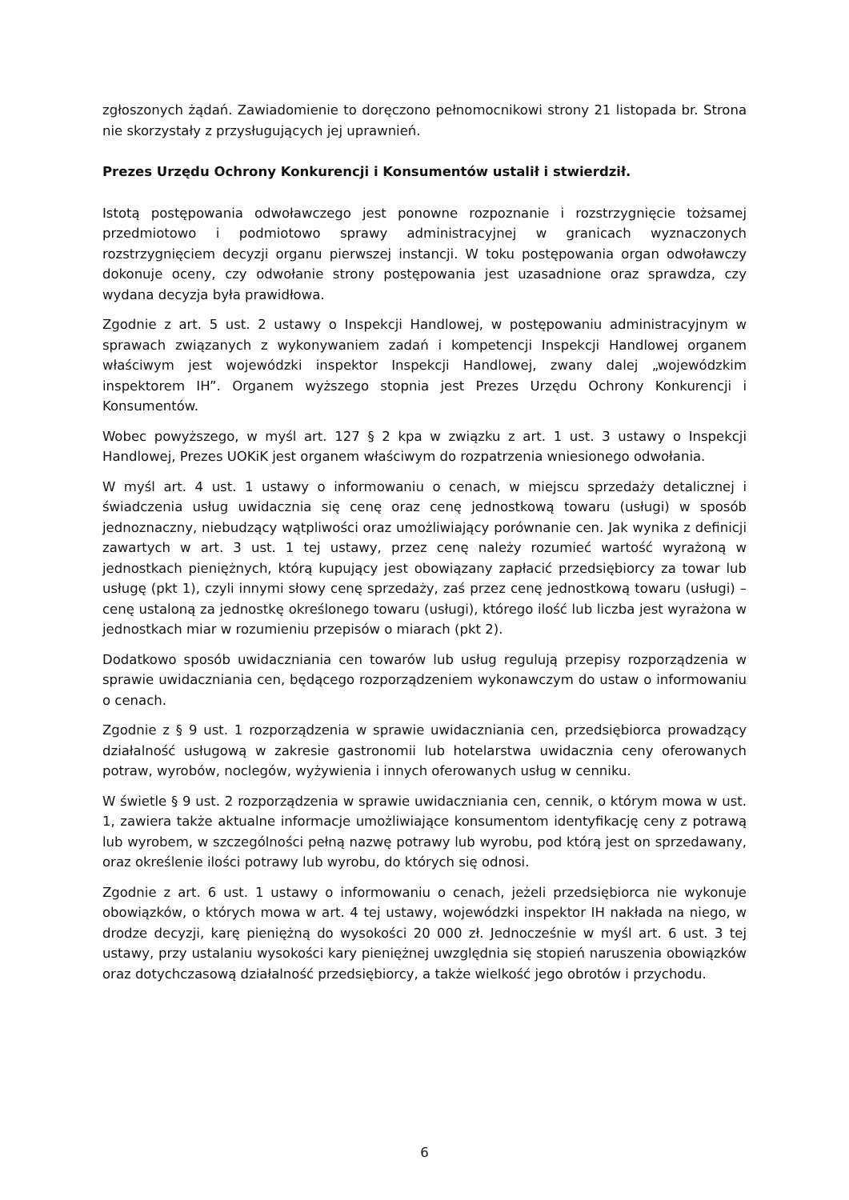zgłoszonych żądań. Zawiadomienie to doręczono pełnomocnikowi strony 21 listopada br. Strona nie skorzystały z przysługujących jej uprawnień.
Prezes Urzędu Ochrony Konkurencji i Konsumentów ustalił i stwierdził.
Istotą postępowania odwoławczego jest ponowne rozpoznanie i rozstrzygnięcie tożsamej przedmiotowo i podmiotowo sprawy administracyjnej w granicach wyznaczonych rozstrzygnięciem decyzji organu pierwszej instancji. W toku postępowania organ odwoławczy dokonuje oceny, czy odwołanie strony postępowania jest uzasadnione oraz sprawdza, czy wydana decyzja była prawidłowa.
Zgodnie z art. 5 ust. 2 ustawy o Inspekcji Handlowej, w postępowaniu administracyjnym w sprawach związanych z wykonywaniem zadań i kompetencji Inspekcji Handlowej organem właściwym jest wojewódzki inspektor Inspekcji Handlowej, zwany dalej „wojewódzkim inspektorem IH”. Organem wyższego stopnia jest Prezes Urzędu Ochrony Konkurencji i Konsumentów.
Wobec powyższego, w myśl art. 127 § 2 kpa w związku z art. 1 ust. 3 ustawy o Inspekcji Handlowej, Prezes UOKiK jest organem właściwym do rozpatrzenia wniesionego odwołania.
W myśl art. 4 ust. 1 ustawy o informowaniu o cenach, w miejscu sprzedaży detalicznej i świadczenia usług uwidacznia się cenę oraz cenę jednostkową towaru (usługi) w sposób jednoznaczny, niebudzący wątpliwości oraz umożliwiający porównanie cen. Jak wynika z definicji zawartych w art. 3 ust. 1 tej ustawy, przez cenę należy rozumieć wartość wyrażoną w jednostkach pieniężnych, którą kupujący jest obowiązany zapłacić przedsiębiorcy za towar lub usługę (pkt 1), czyli innymi słowy cenę sprzedaży, zaś przez cenę jednostkową towaru (usługi) – cenę ustaloną za jednostkę określonego towaru (usługi), którego ilość lub liczba jest wyrażona w jednostkach miar w rozumieniu przepisów o miarach (pkt 2).
Dodatkowo sposób uwidaczniania cen towarów lub usług regulują przepisy rozporządzenia w sprawie uwidaczniania cen, będącego rozporządzeniem wykonawczym do ustaw o informowaniu o cenach.
Zgodnie z § 9 ust. 1 rozporządzenia w sprawie uwidaczniania cen, przedsiębiorca prowadzący działalność usługową w zakresie gastronomii lub hotelarstwa uwidacznia ceny oferowanych potraw, wyrobów, noclegów, wyżywienia i innych oferowanych usług w cenniku.
W świetle § 9 ust. 2 rozporządzenia w sprawie uwidaczniania cen, cennik, o którym mowa w ust. 1, zawiera także aktualne informacje umożliwiające konsumentom identyfikację ceny z potrawą lub wyrobem, w szczególności pełną nazwę potrawy lub wyrobu, pod którą jest on sprzedawany, oraz określenie ilości potrawy lub wyrobu, do których się odnosi.
Zgodnie z art. 6 ust. 1 ustawy o informowaniu o cenach, jeżeli przedsiębiorca nie wykonuje obowiązków, o których mowa w art. 4 tej ustawy, wojewódzki inspektor IH nakłada na niego, w drodze decyzji, karę pieniężną do wysokości 20 000 zł. Jednocześnie w myśl art. 6 ust. 3 tej ustawy, przy ustalaniu wysokości kary pieniężnej uwzględnia się stopień naruszenia obowiązków oraz dotychczasową działalność przedsiębiorcy, a także wielkość jego obrotów i przychodu.
6